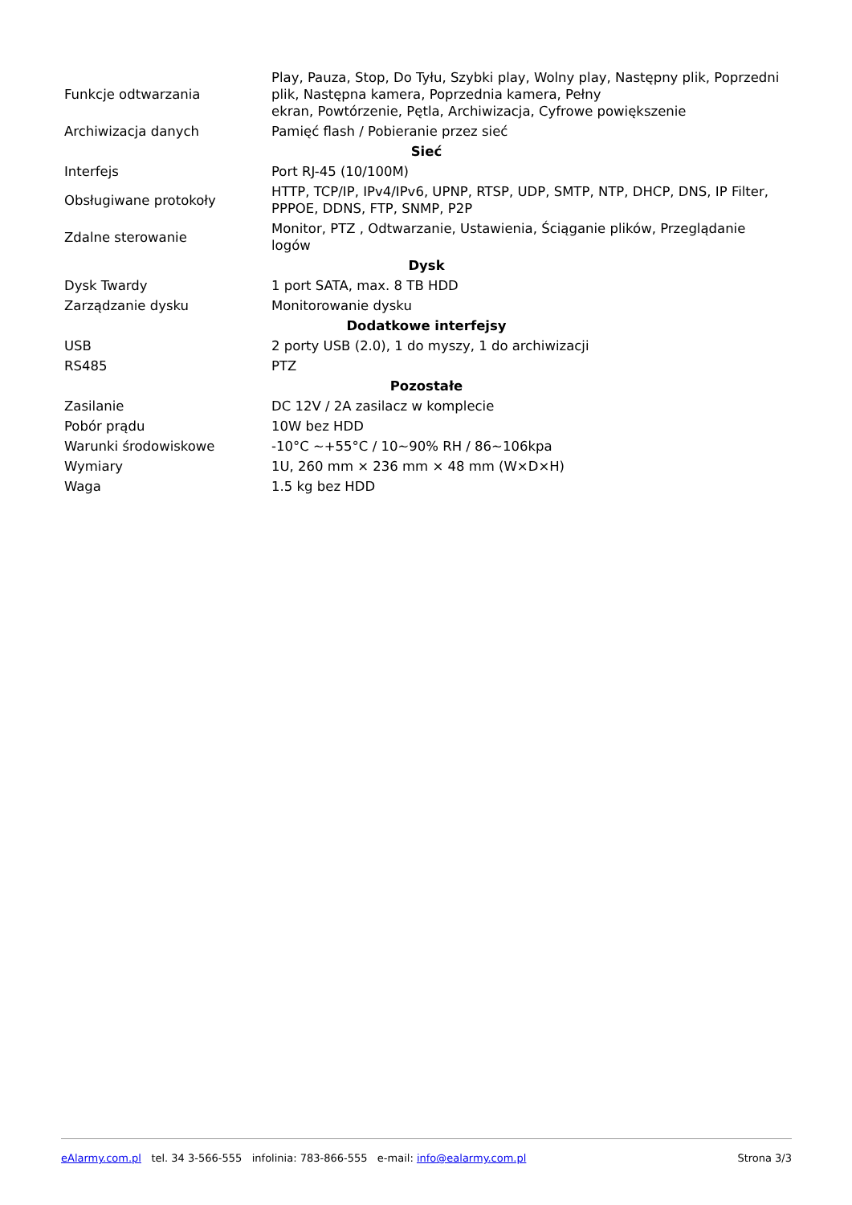| Funkcje odtwarzania | Play, Pauza, Stop, Do Tyłu, Szybki play, Wolny play, Następny plik, Poprzedni plik, Następna kamera, Poprzednia kamera, Pełny ekran, Powtórzenie, Pętla, Archiwizacja, Cyfrowe powiększenie |
| Archiwizacja danych | Pamięć flash / Pobieranie przez sieć |
| Sieć | |
| Interfejs | Port RJ-45 (10/100M) |
| Obsługiwane protokoły | HTTP, TCP/IP, IPv4/IPv6, UPNP, RTSP, UDP, SMTP, NTP, DHCP, DNS, IP Filter, PPPOE, DDNS, FTP, SNMP, P2P |
| Zdalne sterowanie | Monitor, PTZ , Odtwarzanie, Ustawienia, Ściąganie plików, Przeglądanie logów |
| Dysk | |
| Dysk Twardy | 1 port SATA, max. 8 TB HDD |
| Zarządzanie dysku | Monitorowanie dysku |
| Dodatkowe interfejsy | |
| USB | 2 porty USB (2.0), 1 do myszy, 1 do archiwizacji |
| RS485 | PTZ |
| Pozostałe | |
| Zasilanie | DC 12V / 2A zasilacz w komplecie |
| Pobór prądu | 10W bez HDD |
| Warunki środowiskowe | -10°C ~+55°C / 10~90% RH / 86~106kpa |
| Wymiary | 1U, 260 mm × 236 mm × 48 mm (W×D×H) |
| Waga | 1.5 kg bez HDD |
eAlarmy.com.pl tel. 34 3-566-555 infolinia: 783-866-555 e-mail: info@ealarmy.com.pl Strona 3/3